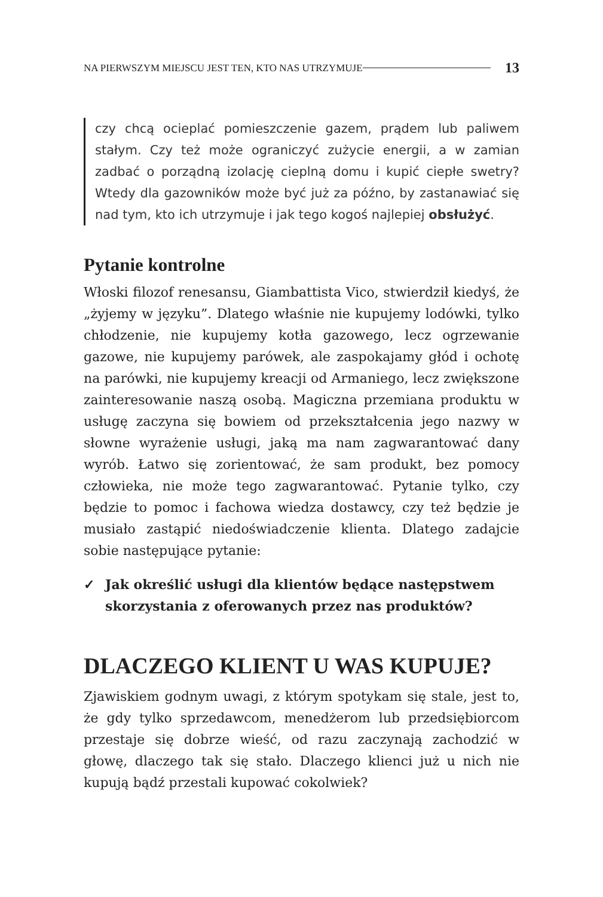NA PIERWSZYM MIEJSCU JEST TEN, KTO NAS UTRZYMUJE 13
czy chcą ocieplać pomieszczenie gazem, prądem lub paliwem stałym. Czy też może ograniczyć zużycie energii, a w zamian zadbać o porządną izolację cieplną domu i kupić ciepłe swetry? Wtedy dla gazowników może być już za późno, by zastanawiać się nad tym, kto ich utrzymuje i jak tego kogoś najlepiej obsłużyć.
Pytanie kontrolne
Włoski filozof renesansu, Giambattista Vico, stwierdził kiedyś, że „żyjemy w języku”. Dlatego właśnie nie kupujemy lodówki, tylko chłodzenie, nie kupujemy kotła gazowego, lecz ogrzewanie gazowe, nie kupujemy parówek, ale zaspokajamy głód i ochotę na parówki, nie kupujemy kreacji od Armaniego, lecz zwiększone zainteresowanie naszą osobą. Magiczna przemiana produktu w usługę zaczyna się bowiem od przekształcenia jego nazwy w słowne wyrażenie usługi, jaką ma nam zagwarantować dany wyrób. Łatwo się zorientować, że sam produkt, bez pomocy człowieka, nie może tego zagwarantować. Pytanie tylko, czy będzie to pomoc i fachowa wiedza dostawcy, czy też będzie je musiało zastąpić niedoświadczenie klienta. Dlatego zadajcie sobie następujące pytanie:
✓ Jak określić usługi dla klientów będące następstwem skorzystania z oferowanych przez nas produktów?
DLACZEGO KLIENT U WAS KUPUJE?
Zjawiskiem godnym uwagi, z którym spotykam się stale, jest to, że gdy tylko sprzedawcom, menedżerom lub przedsiębiorcom przestaje się dobrze wieść, od razu zaczynają zachodzić w głowę, dlaczego tak się stało. Dlaczego klienci już u nich nie kupują bądź przestali kupować cokolwiek?